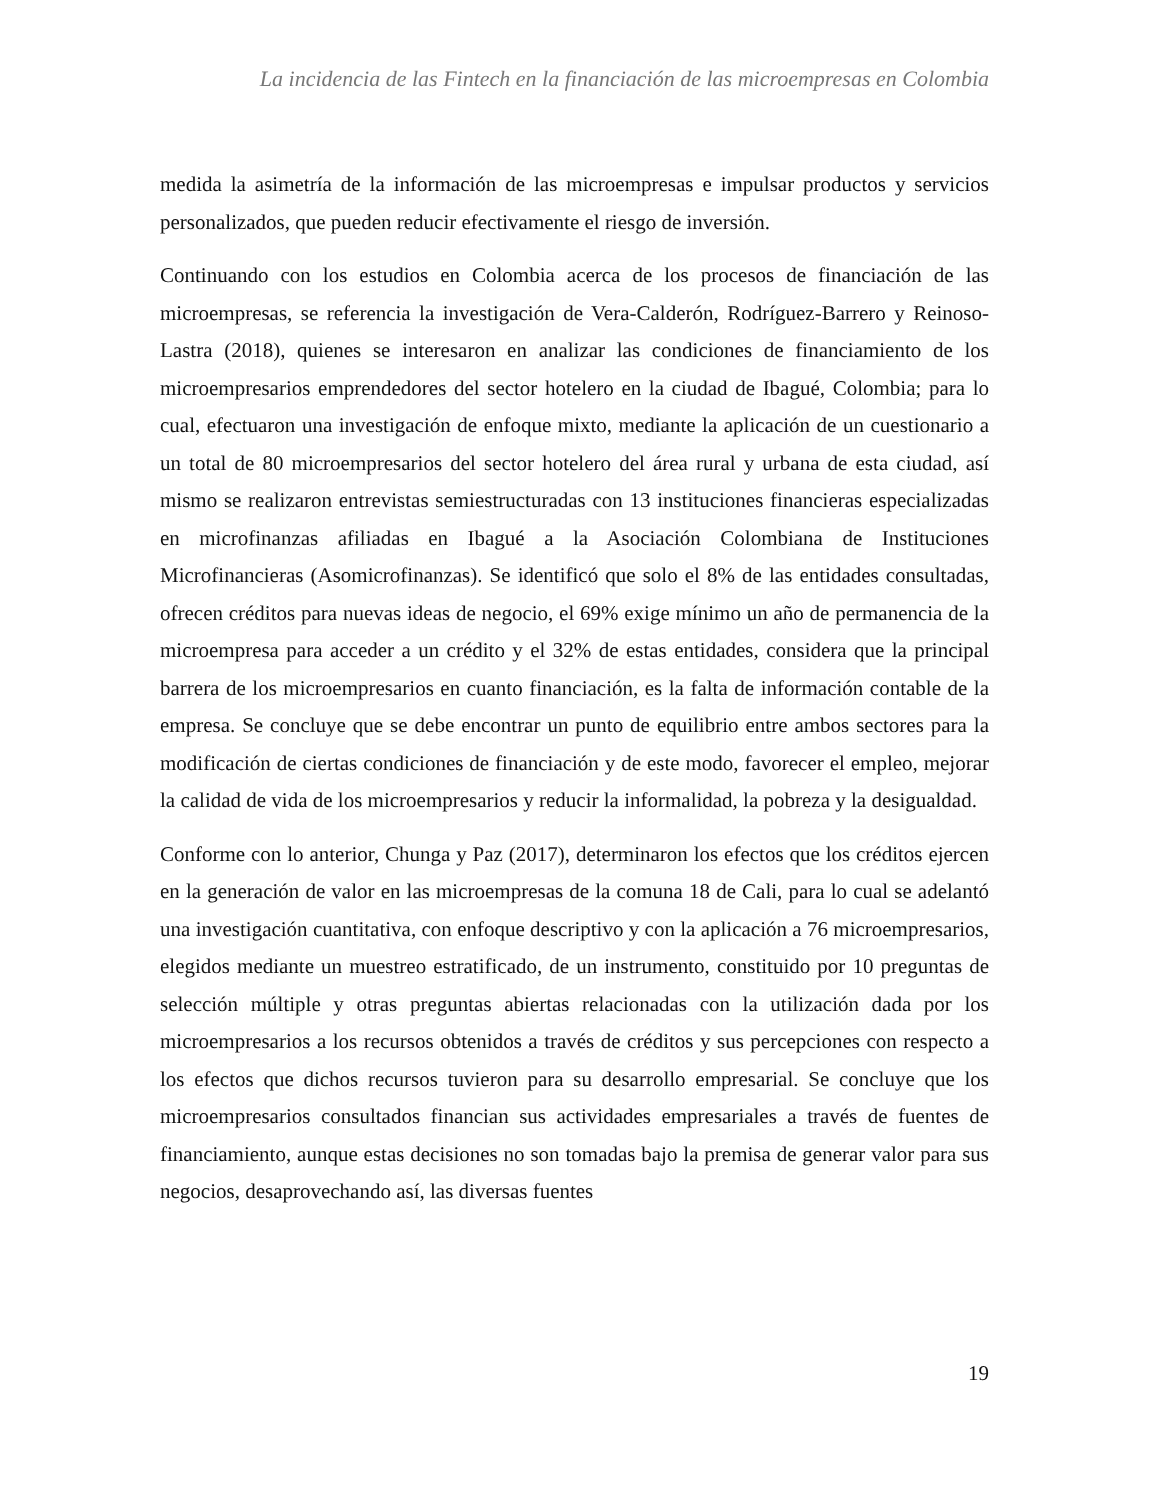La incidencia de las Fintech en la financiación de las microempresas en Colombia
medida la asimetría de la información de las microempresas e impulsar productos y servicios personalizados, que pueden reducir efectivamente el riesgo de inversión.
Continuando con los estudios en Colombia acerca de los procesos de financiación de las microempresas, se referencia la investigación de Vera-Calderón, Rodríguez-Barrero y Reinoso-Lastra (2018), quienes se interesaron en analizar las condiciones de financiamiento de los microempresarios emprendedores del sector hotelero en la ciudad de Ibagué, Colombia; para lo cual, efectuaron una investigación de enfoque mixto, mediante la aplicación de un cuestionario a un total de 80 microempresarios del sector hotelero del área rural y urbana de esta ciudad, así mismo se realizaron entrevistas semiestructuradas con 13 instituciones financieras especializadas en microfinanzas afiliadas en Ibagué a la Asociación Colombiana de Instituciones Microfinancieras (Asomicrofinanzas). Se identificó que solo el 8% de las entidades consultadas, ofrecen créditos para nuevas ideas de negocio, el 69% exige mínimo un año de permanencia de la microempresa para acceder a un crédito y el 32% de estas entidades, considera que la principal barrera de los microempresarios en cuanto financiación, es la falta de información contable de la empresa. Se concluye que se debe encontrar un punto de equilibrio entre ambos sectores para la modificación de ciertas condiciones de financiación y de este modo, favorecer el empleo, mejorar la calidad de vida de los microempresarios y reducir la informalidad, la pobreza y la desigualdad.
Conforme con lo anterior, Chunga y Paz (2017), determinaron los efectos que los créditos ejercen en la generación de valor en las microempresas de la comuna 18 de Cali, para lo cual se adelantó una investigación cuantitativa, con enfoque descriptivo y con la aplicación a 76 microempresarios, elegidos mediante un muestreo estratificado, de un instrumento, constituido por 10 preguntas de selección múltiple y otras preguntas abiertas relacionadas con la utilización dada por los microempresarios a los recursos obtenidos a través de créditos y sus percepciones con respecto a los efectos que dichos recursos tuvieron para su desarrollo empresarial. Se concluye que los microempresarios consultados financian sus actividades empresariales a través de fuentes de financiamiento, aunque estas decisiones no son tomadas bajo la premisa de generar valor para sus negocios, desaprovechando así, las diversas fuentes
19